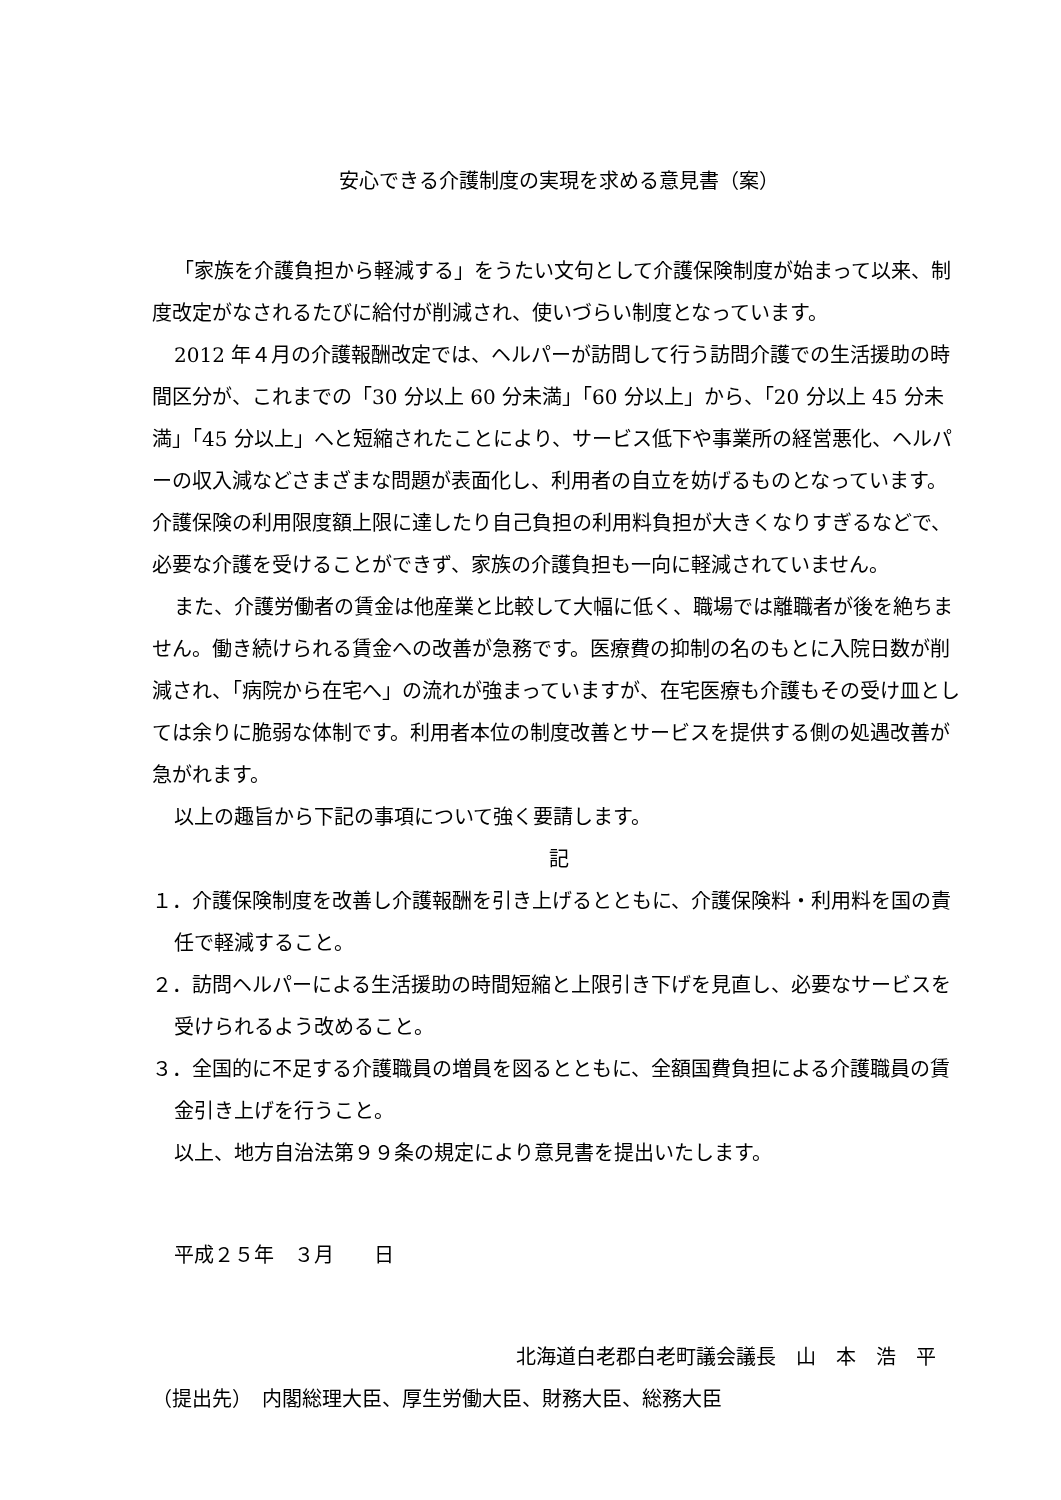安心できる介護制度の実現を求める意見書（案）
「家族を介護負担から軽減する」をうたい文句として介護保険制度が始まって以来、制度改定がなされるたびに給付が削減され、使いづらい制度となっています。
2012 年４月の介護報酬改定では、ヘルパーが訪問して行う訪問介護での生活援助の時間区分が、これまでの「30 分以上 60 分未満」「60 分以上」から、「20 分以上 45 分未満」「45 分以上」へと短縮されたことにより、サービス低下や事業所の経営悪化、ヘルパーの収入減などさまざまな問題が表面化し、利用者の自立を妨げるものとなっています。介護保険の利用限度額上限に達したり自己負担の利用料負担が大きくなりすぎるなどで、必要な介護を受けることができず、家族の介護負担も一向に軽減されていません。
また、介護労働者の賃金は他産業と比較して大幅に低く、職場では離職者が後を絶ちません。働き続けられる賃金への改善が急務です。医療費の抑制の名のもとに入院日数が削減され、「病院から在宅へ」の流れが強まっていますが、在宅医療も介護もその受け皿としては余りに脆弱な体制です。利用者本位の制度改善とサービスを提供する側の処遇改善が急がれます。
以上の趣旨から下記の事項について強く要請します。
記
１．介護保険制度を改善し介護報酬を引き上げるとともに、介護保険料・利用料を国の責任で軽減すること。
２．訪問ヘルパーによる生活援助の時間短縮と上限引き下げを見直し、必要なサービスを受けられるよう改めること。
３．全国的に不足する介護職員の増員を図るとともに、全額国費負担による介護職員の賃金引き上げを行うこと。
以上、地方自治法第９９条の規定により意見書を提出いたします。
平成２５年　３月　　日
北海道白老郡白老町議会議長　山　本　浩　平
（提出先）　内閣総理大臣、厚生労働大臣、財務大臣、総務大臣